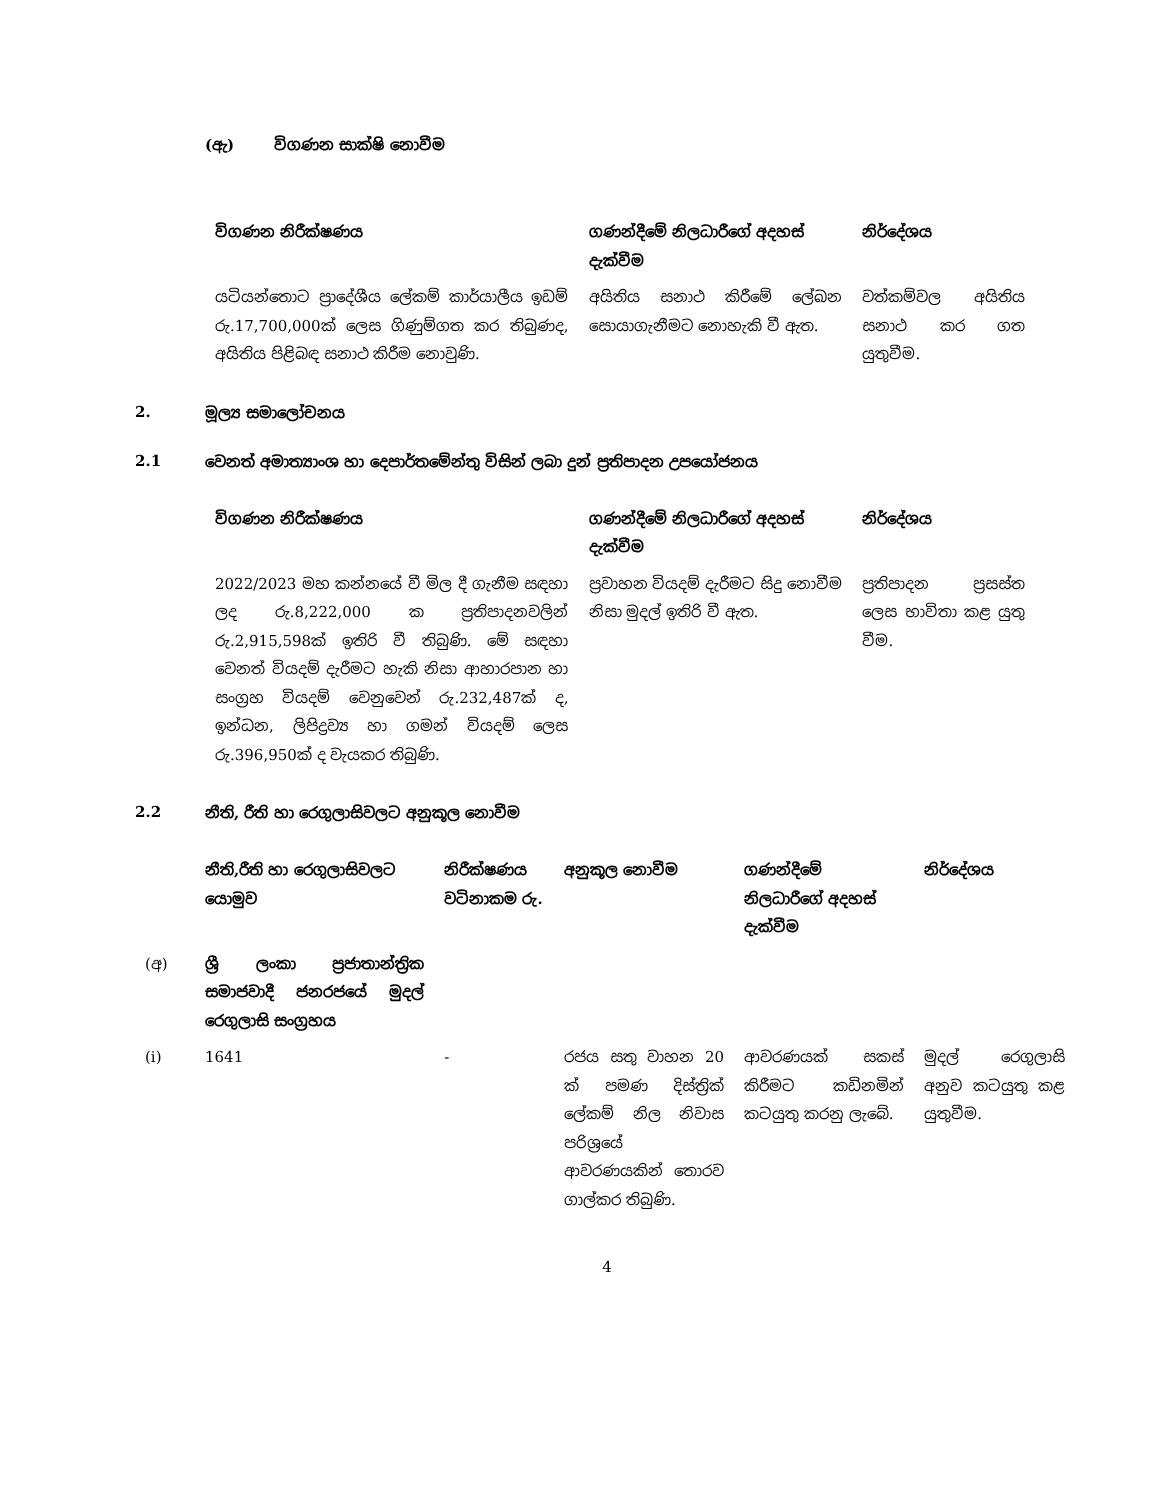(ඇ) විගණන සාක්ෂි නොවීම
| විගණන නිරීක්ෂණය | ගණන්දීමේ නිලධාරීගේ අදහස් දැක්වීම | නිර්දේශය |
| --- | --- | --- |
| යටියන්තොට ප්‍රාදේශීය ලේකම් කාර්යාලීය ඉඩම් රු.17,700,000ක් ලෙස ගිණුම්ගත කර තිබුණද, අයිතිය පිළිබඳ සනාථ කිරීම නොවුණි. | අයිතිය සනාථ කිරීමේ ලේඛන සොයාගැනීමට නොහැකි වී ඇත. | වත්කම්වල අයිතිය සනාථ කර ගත යුතුවීම. |
2. මූල්‍ය සමාලෝචනය
2.1 වෙනත් අමාත්‍යාංශ හා දෙපාර්තමේන්තු විසින් ලබා දුන් ප්‍රතිපාදන උපයෝජනය
| විගණන නිරීක්ෂණය | ගණන්දීමේ නිලධාරීගේ අදහස් දැක්වීම | නිර්දේශය |
| --- | --- | --- |
| 2022/2023 මහ කන්නයේ වී මිල දී ගැනීම සඳහා ලද රු.8,222,000 ක ප්‍රතිපාදනවලින් රු.2,915,598ක් ඉතිරි වී තිබුණි. මේ සඳහා වෙනත් වියදම් දැරීමට හැකි නිසා ආහාරපාන හා සංග්‍රහ වියදම් වෙනුවෙන් රු.232,487ක් ද, ඉන්ධන, ලිපිද්‍රව්‍ය හා ගමන් වියදම් ලෙස රු.396,950ක් ද වැයකර තිබුණි. | ප්‍රවාහන වියදම් දැරීමට සිදු නොවීම නිසා මුදල් ඉතිරි වී ඇත. | ප්‍රතිපාදන ප්‍රසස්ත ලෙස භාවිතා කළ යුතු වීම. |
2.2 නීති, රීති හා රෙගුලාසිවලට අනුකූල නොවීම
| | නීති,රීති හා රෙගුලාසිවලට යොමුව | නිරීක්ෂණය වටිනාකම රු. | අනුකූල නොවීම | ගණන්දීමේ නිලධාරීගේ අදහස් දැක්වීම | නිර්දේශය |
| --- | --- | --- | --- | --- | --- |
| (අ) | ශ්‍රී ලංකා ප්‍රජාතාන්ත්‍රික සමාජවාදී ජනරජයේ මුදල් රෙගුලාසි සංග්‍රහය | | | | |
| (i) | 1641 | - | රජය සතු වාහන 20 ක් පමණ දිස්ත්‍රික් ලේකම් නිල නිවාස පරිශ්‍රයේ ආවරණයකින් තොරව ගාල්කර තිබුණි. | ආවරණයක් සකස් කිරීමට කඩිනමින් කටයුතු කරනු ලැබේ. | මුදල් රෙගුලාසි අනුව කටයුතු කළ යුතුවීම. |
4